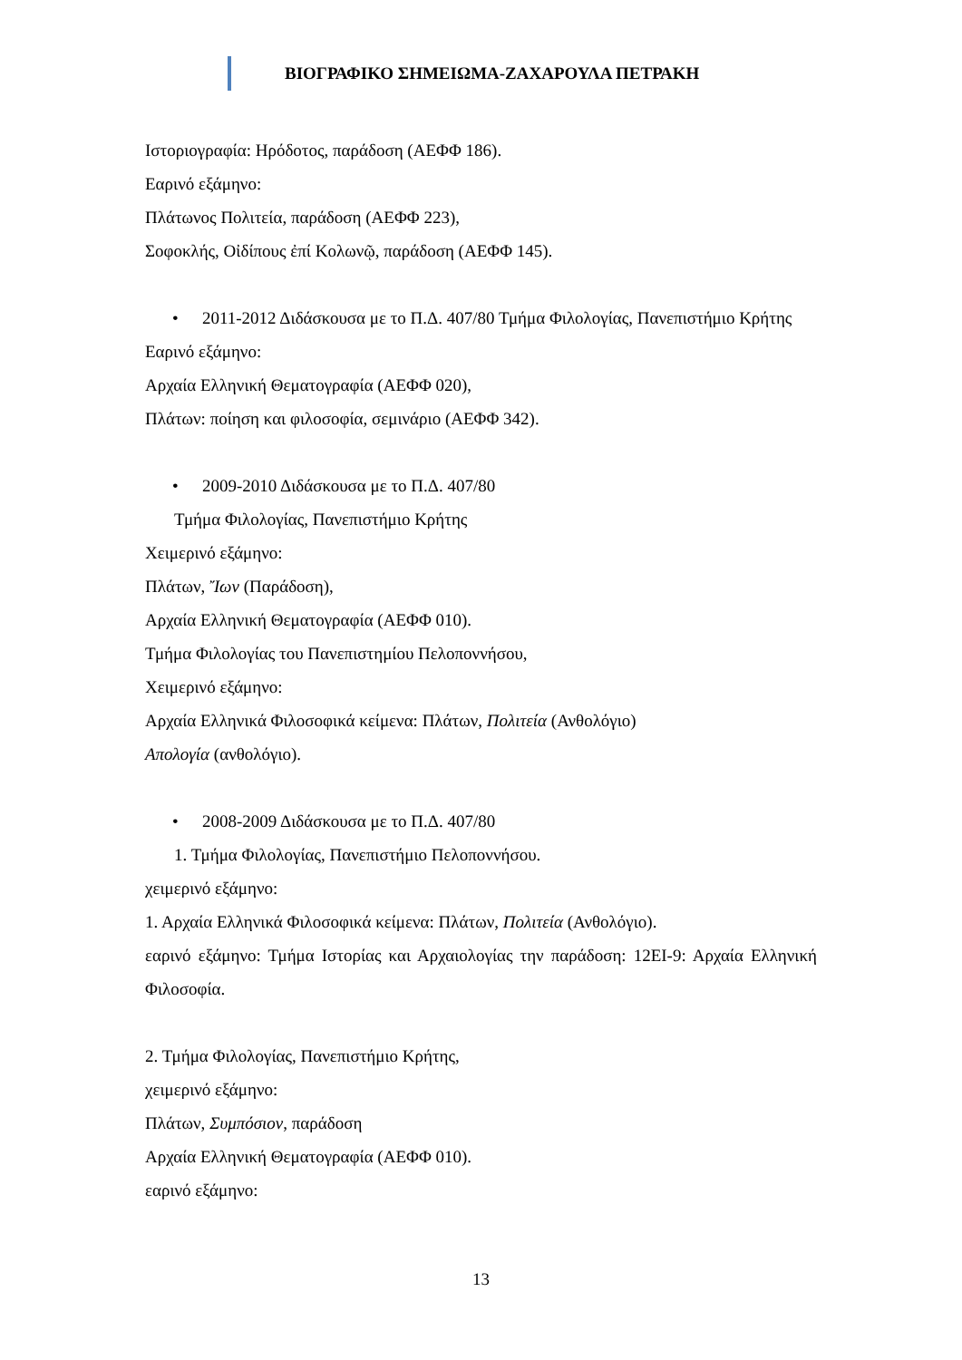ΒΙΟΓΡΑΦΙΚΟ ΣΗΜΕΙΩΜΑ-ΖΑΧΑΡΟΥΛΑ ΠΕΤΡΑΚΗ
Ιστοριογραφία: Ηρόδοτος, παράδοση (ΑΕΦΦ 186).
Εαρινό εξάμηνο:
Πλάτωνος Πολιτεία, παράδοση (ΑΕΦΦ 223),
Σοφοκλής, Οἰδίπους ἐπί Κολωνῷ, παράδοση (ΑΕΦΦ 145).
• 2011-2012 Διδάσκουσα με το Π.Δ. 407/80 Τμήμα Φιλολογίας, Πανεπιστήμιο Κρήτης
Εαρινό εξάμηνο:
Αρχαία Ελληνική Θεματογραφία (ΑΕΦΦ 020),
Πλάτων: ποίηση και φιλοσοφία, σεμινάριο (ΑΕΦΦ 342).
• 2009-2010 Διδάσκουσα με το Π.Δ. 407/80
Τμήμα Φιλολογίας, Πανεπιστήμιο Κρήτης
Χειμερινό εξάμηνο:
Πλάτων, Ἴων (Παράδοση),
Αρχαία Ελληνική Θεματογραφία (ΑΕΦΦ 010).
Τμήμα Φιλολογίας του Πανεπιστημίου Πελοποννήσου,
Χειμερινό εξάμηνο:
Αρχαία Ελληνικά Φιλοσοφικά κείμενα: Πλάτων, Πολιτεία (Ανθολόγιο)
Απολογία (ανθολόγιο).
• 2008-2009 Διδάσκουσα με το Π.Δ. 407/80
1. Τμήμα Φιλολογίας, Πανεπιστήμιο Πελοποννήσου.
χειμερινό εξάμηνο:
1. Αρχαία Ελληνικά Φιλοσοφικά κείμενα: Πλάτων, Πολιτεία (Ανθολόγιο).
εαρινό εξάμηνο: Τμήμα Ιστορίας και Αρχαιολογίας την παράδοση: 12ΕΙ-9: Αρχαία Ελληνική Φιλοσοφία.
2. Τμήμα Φιλολογίας, Πανεπιστήμιο Κρήτης,
χειμερινό εξάμηνο:
Πλάτων, Συμπόσιον, παράδοση
Αρχαία Ελληνική Θεματογραφία (ΑΕΦΦ 010).
εαρινό εξάμηνο:
13